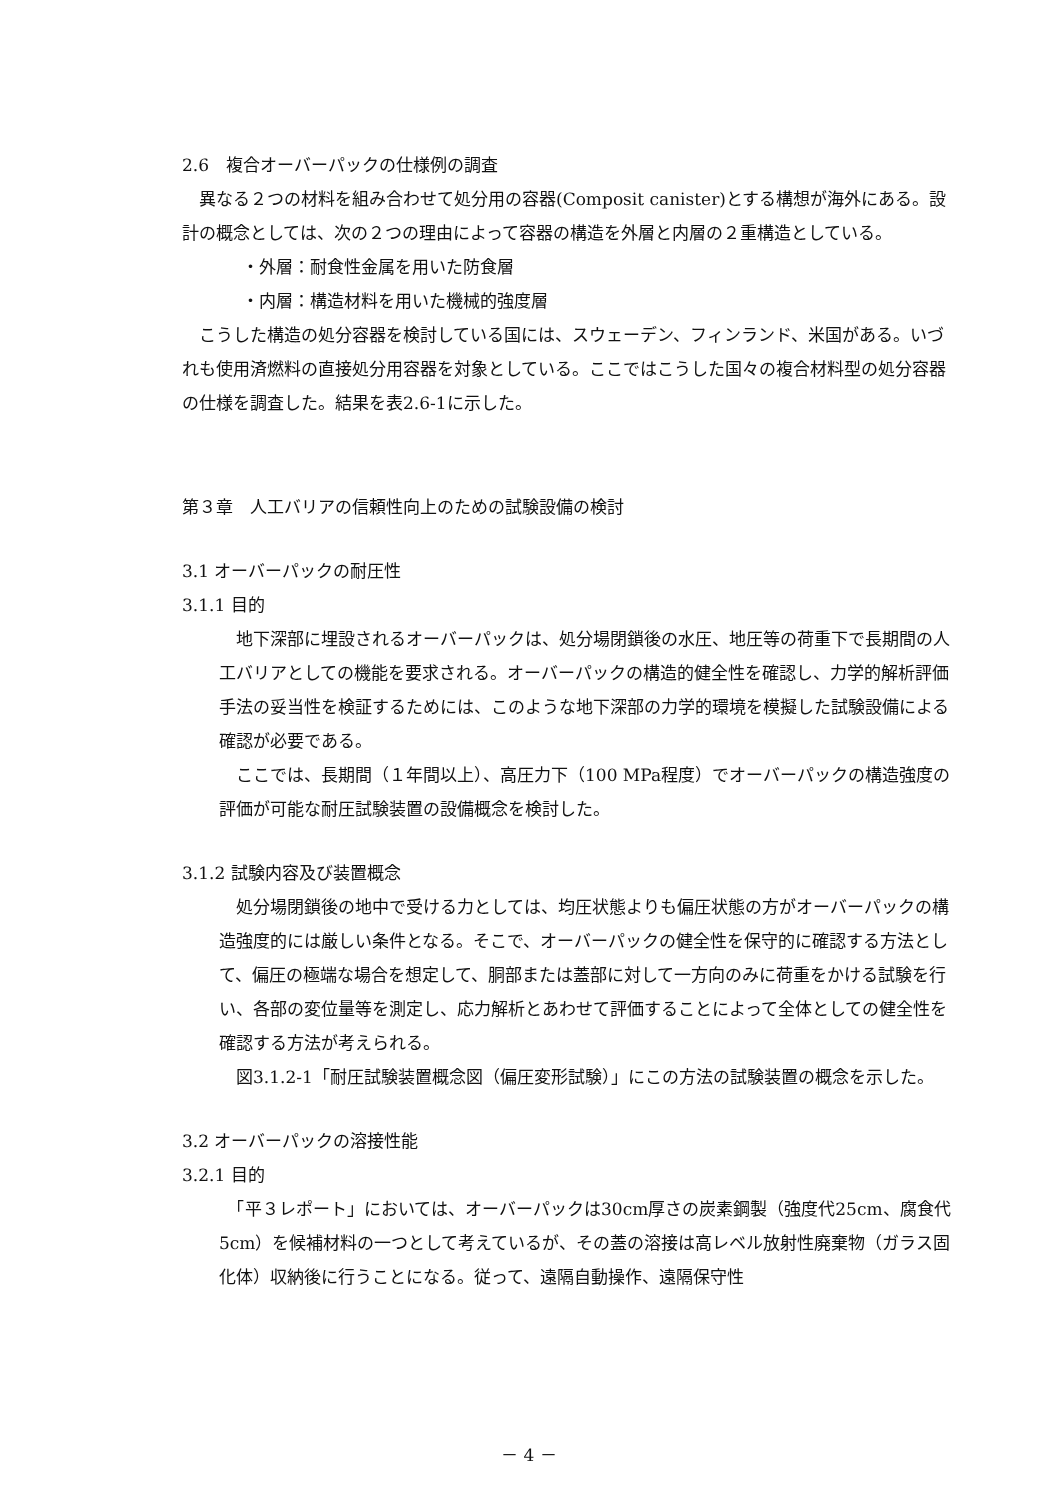2.6　複合オーバーパックの仕様例の調査
　異なる２つの材料を組み合わせて処分用の容器(Composit canister)とする構想が海外にある。設計の概念としては、次の２つの理由によって容器の構造を外層と内層の２重構造としている。
・外層：耐食性金属を用いた防食層
・内層：構造材料を用いた機械的強度層
　こうした構造の処分容器を検討している国には、スウェーデン、フィンランド、米国がある。いづれも使用済燃料の直接処分用容器を対象としている。ここではこうした国々の複合材料型の処分容器の仕様を調査した。結果を表2.6-1に示した。
第３章　人工バリアの信頼性向上のための試験設備の検討
3.1 オーバーパックの耐圧性
3.1.1 目的
　地下深部に埋設されるオーバーパックは、処分場閉鎖後の水圧、地圧等の荷重下で長期間の人工バリアとしての機能を要求される。オーバーパックの構造的健全性を確認し、力学的解析評価手法の妥当性を検証するためには、このような地下深部の力学的環境を模擬した試験設備による確認が必要である。
　ここでは、長期間（１年間以上）、高圧力下（100 MPa程度）でオーバーパックの構造強度の評価が可能な耐圧試験装置の設備概念を検討した。
3.1.2 試験内容及び装置概念
　処分場閉鎖後の地中で受ける力としては、均圧状態よりも偏圧状態の方がオーバーパックの構造強度的には厳しい条件となる。そこで、オーバーパックの健全性を保守的に確認する方法として、偏圧の極端な場合を想定して、胴部または蓋部に対して一方向のみに荷重をかける試験を行い、各部の変位量等を測定し、応力解析とあわせて評価することによって全体としての健全性を確認する方法が考えられる。
　図3.1.2-1「耐圧試験装置概念図（偏圧変形試験）」にこの方法の試験装置の概念を示した。
3.2 オーバーパックの溶接性能
3.2.1 目的
　「平３レポート」においては、オーバーパックは30cm厚さの炭素鋼製（強度代25cm、腐食代5cm）を候補材料の一つとして考えているが、その蓋の溶接は高レベル放射性廃棄物（ガラス固化体）収納後に行うことになる。従って、遠隔自動操作、遠隔保守性
－ 4 －